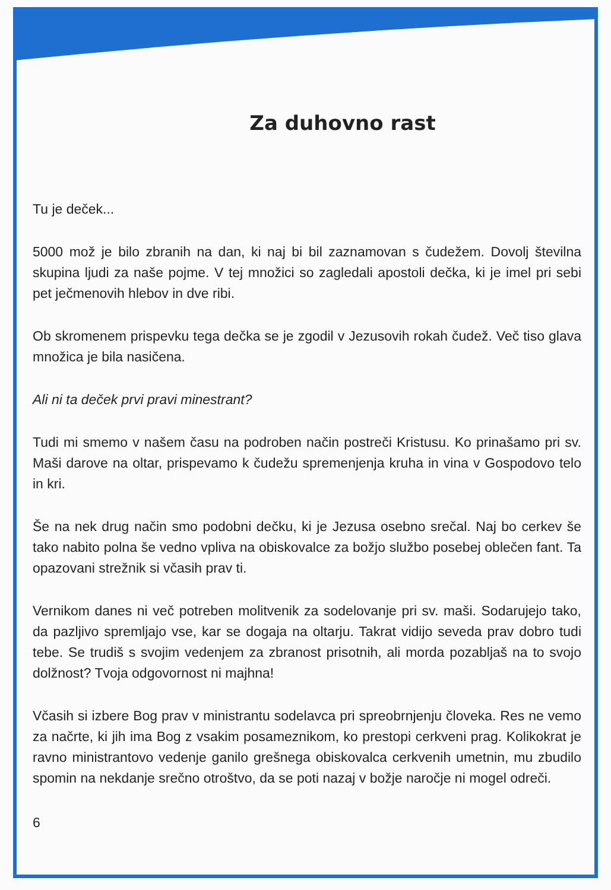Za duhovno rast
Tu je deček...
5000 mož je bilo zbranih na dan, ki naj bi bil zaznamovan s čudežem. Dovolj številna skupina ljudi za naše pojme. V tej množici so zagledali apostoli dečka, ki je imel pri sebi pet ječmenovih hlebov in dve ribi.
Ob skromenem prispevku tega dečka se je zgodil v Jezusovih rokah čudež. Več tiso glava množica je bila nasičena.
Ali ni ta deček prvi pravi minestrant?
Tudi mi smemo v našem času na podroben način postreči Kristusu. Ko prinašamo pri sv. Maši darove na oltar, prispevamo k čudežu spremenjenja kruha in vina v Gospodovo telo in kri.
Še na nek drug način smo podobni dečku, ki je Jezusa osebno srečal. Naj bo cerkev še tako nabito polna še vedno vpliva na obiskovalce za božjo službo posebej oblečen fant. Ta opazovani strežnik si včasih prav ti.
Vernikom danes ni več potreben molitvenik za sodelovanje pri sv. maši. Sodarujejo tako, da pazljivo spremljajo vse, kar se dogaja na oltarju. Takrat vidijo seveda prav dobro tudi tebe. Se trudiš s svojim vedenjem za zbranost prisotnih, ali morda pozabljaš na to svojo dolžnost? Tvoja odgovornost ni majhna!
Včasih si izbere Bog prav v ministrantu sodelavca pri spreobrnjenju človeka. Res ne vemo za načrte, ki jih ima Bog z vsakim posameznikom, ko prestopi cerkveni prag. Kolikokrat je ravno ministrantovo vedenje ganilo grešnega obiskovalca cerkvenih umetnin, mu zbudilo spomin na nekdanje srečno otroštvo, da se poti nazaj v božje naročje ni mogel odreči.
6